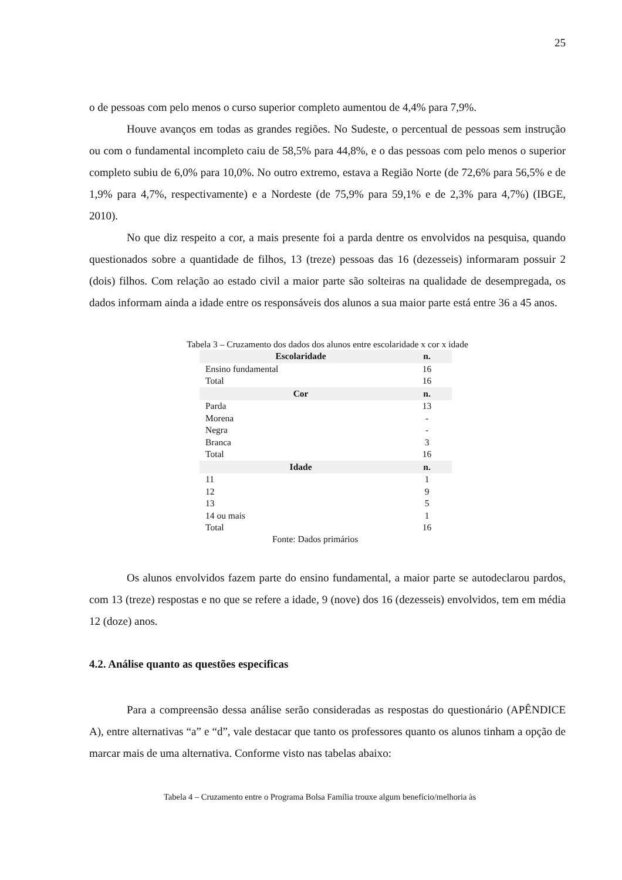25
o de pessoas com pelo menos o curso superior completo aumentou de 4,4% para 7,9%.
Houve avanços em todas as grandes regiões. No Sudeste, o percentual de pessoas sem instrução ou com o fundamental incompleto caiu de 58,5% para 44,8%, e o das pessoas com pelo menos o superior completo subiu de 6,0% para 10,0%. No outro extremo, estava a Região Norte (de 72,6% para 56,5% e de 1,9% para 4,7%, respectivamente) e a Nordeste (de 75,9% para 59,1% e de 2,3% para 4,7%) (IBGE, 2010).
No que diz respeito a cor, a mais presente foi a parda dentre os envolvidos na pesquisa, quando questionados sobre a quantidade de filhos, 13 (treze) pessoas das 16 (dezesseis) informaram possuir 2 (dois) filhos. Com relação ao estado civil a maior parte são solteiras na qualidade de desempregada, os dados informam ainda a idade entre os responsáveis dos alunos a sua maior parte está entre 36 a 45 anos.
Tabela 3 – Cruzamento dos dados dos alunos entre escolaridade x cor x idade
| Escolaridade | n. |
| --- | --- |
| Ensino fundamental | 16 |
| Total | 16 |
| Cor | n. |
| Parda | 13 |
| Morena | - |
| Negra | - |
| Branca | 3 |
| Total | 16 |
| Idade | n. |
| 11 | 1 |
| 12 | 9 |
| 13 | 5 |
| 14 ou mais | 1 |
| Total | 16 |
Fonte: Dados primários
Os alunos envolvidos fazem parte do ensino fundamental, a maior parte se autodeclarou pardos, com 13 (treze) respostas e no que se refere a idade, 9 (nove) dos 16 (dezesseis) envolvidos, tem em média 12 (doze) anos.
4.2. Análise quanto as questões especificas
Para a compreensão dessa análise serão consideradas as respostas do questionário (APÊNDICE A), entre alternativas “a” e “d”, vale destacar que tanto os professores quanto os alunos tinham a opção de marcar mais de uma alternativa. Conforme visto nas tabelas abaixo:
Tabela 4 – Cruzamento entre o Programa Bolsa Família trouxe algum benefício/melhoria às